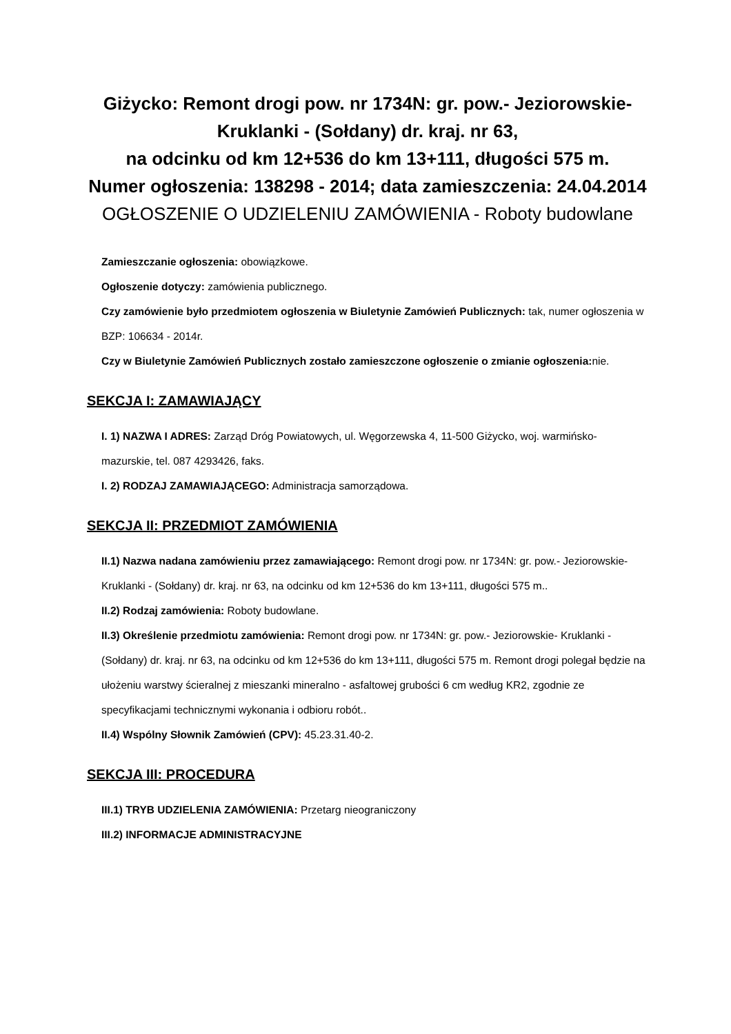Giżycko: Remont drogi pow. nr 1734N: gr. pow.- Jeziorowskie-
Kruklanki - (Sołdany) dr. kraj. nr 63,
na odcinku od km 12+536 do km 13+111, długości 575 m.
Numer ogłoszenia: 138298 - 2014; data zamieszczenia: 24.04.2014
OGŁOSZENIE O UDZIELENIU ZAMÓWIENIA - Roboty budowlane
Zamieszczanie ogłoszenia: obowiązkowe.
Ogłoszenie dotyczy: zamówienia publicznego.
Czy zamówienie było przedmiotem ogłoszenia w Biuletynie Zamówień Publicznych: tak, numer ogłoszenia w BZP: 106634 - 2014r.
Czy w Biuletynie Zamówień Publicznych zostało zamieszczone ogłoszenie o zmianie ogłoszenia: nie.
SEKCJA I: ZAMAWIAJĄCY
I. 1) NAZWA I ADRES: Zarząd Dróg Powiatowych, ul. Węgorzewska 4, 11-500 Giżycko, woj. warmińsko-mazurskie, tel. 087 4293426, faks.
I. 2) RODZAJ ZAMAWIAJĄCEGO: Administracja samorządowa.
SEKCJA II: PRZEDMIOT ZAMÓWIENIA
II.1) Nazwa nadana zamówieniu przez zamawiającego: Remont drogi pow. nr 1734N: gr. pow.- Jeziorowskie- Kruklanki - (Sołdany) dr. kraj. nr 63, na odcinku od km 12+536 do km 13+111, długości 575 m..
II.2) Rodzaj zamówienia: Roboty budowlane.
II.3) Określenie przedmiotu zamówienia: Remont drogi pow. nr 1734N: gr. pow.- Jeziorowskie- Kruklanki - (Sołdany) dr. kraj. nr 63, na odcinku od km 12+536 do km 13+111, długości 575 m. Remont drogi polegał będzie na ułożeniu warstwy ścieralnej z mieszanki mineralno - asfaltowej grubości 6 cm według KR2, zgodnie ze specyfikacjami technicznymi wykonania i odbioru robót..
II.4) Wspólny Słownik Zamówień (CPV): 45.23.31.40-2.
SEKCJA III: PROCEDURA
III.1) TRYB UDZIELENIA ZAMÓWIENIA: Przetarg nieograniczony
III.2) INFORMACJE ADMINISTRACYJNE